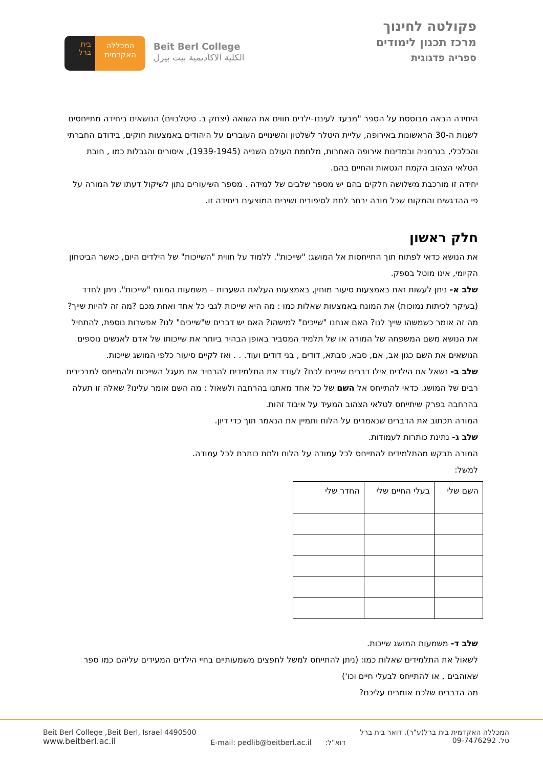בית ברל
המכללה
האקדמית
Beit Berl College
الكلية الاكاديمية بيت بيرل
פקולטה לחינוך
מרכז תכנון לימודים
ספריה פדגוגית
היחידה הבאה מבוססת על הספר "מבעד לעיננו–ילדים חווים את השואה (יצחק ב. טיטלבוים) הנושאים ביחידה מתייחסים לשנות ה-30 הראשונות באירופה, עליית היטלר לשלטון והשינויים העוברים על היהודים באמצעות חוקים, בידודם החברתי והכלכלי, בגרמניה ובמדינות אירופה האחרות, מלחמת העולם השנייה (1939-1945), איסורים והגבלות כמו , חובת הטלאי הצהוב הקמת הגטאות והחיים בהם.
יחידה זו מורכבת משלושה חלקים בהם יש מספר שלבים של למידה . מספר השיעורים נתון לשיקול דעתו של המורה על פי ההדגשים והמקום שכל מורה יבחר לתת לסיפורים ושירים המוצעים ביחידה זו.
חלק ראשון
את הנושא כדאי לפתוח תוך התייחסות אל המושג: "שייכות". ללמוד על חווית "השייכות" של הילדים היום, כאשר הביטחון הקיומי, אינו מוטל בספק.
שלב א- ניתן לעשות זאת באמצעות סיעור מוחין, באמצעות העלאת השערות – משמעות המונח "שייכות". ניתן לחדד (בעיקר לכיתות נמוכות) את המונח באמצעות שאלות כמו : מה היא שייכות לגבי כל אחד ואחת מכם ?מה זה להיות שייך? מה זה אומר כשמשהו שייך לנו? האם אנחנו "שייכים" למישהו? האם יש דברים ש"שייכים" לנו? אפשרות נוספת, להתחיל את הנושא משם המשפחה של המורה או של תלמיד המסביר באופן הבהיר ביותר את שייכותו של אדם לאנשים נוספים הנושאים את השם כגון אב, אם, סבא, סבתא, דודים , בני דודים ועוד. . . ואז לקיים סיעור כלפי המושג שייכות.
שלב ב- נשאל את הילדים אילו דברים שייכים לכם? לעודד את התלמידים להרחיב את מעגל השייכות ולהתייחס למרכיבים רבים של המושג. כדאי להתייחס אל השם של כל אחד מאתנו בהרחבה ולשאול : מה השם אומר עלינו? שאלה זו תעלה בהרחבה בפרק שיתייחס לטלאי הצהוב המעיד על איבוד זהות.
המורה תכתוב את הדברים שנאמרים על הלוח ותמיין את הנאמר תוך כדי דיון.
שלב ג- נתינת כותרות לעמודות.
המורה תבקש מהתלמידים להתייחס לכל עמודה על הלוח ולתת כותרת לכל עמודה.
למשל:
| השם שלי | בעלי החיים שלי | החדר שלי |
שלב ד- משמעות המושג שייכות.
לשאול את התלמידים שאלות כמו: (ניתן להתייחס למשל לחפצים משמעותיים בחיי הילדים המעידים עליהם כמו ספר שאוהבים , או להתייחס לבעלי חיים וכו')
מה הדברים שלכם אומרים עליכם?
Beit Berl College ,Beit Berl, Israel 4490500
www.beitberl.ac.il
E-mail: pedlib@beitberl.ac.il דוא"ל:
המכללה האקדמית בית ברל(ע"ר), דואר בית ברל
טל. 09-7476292